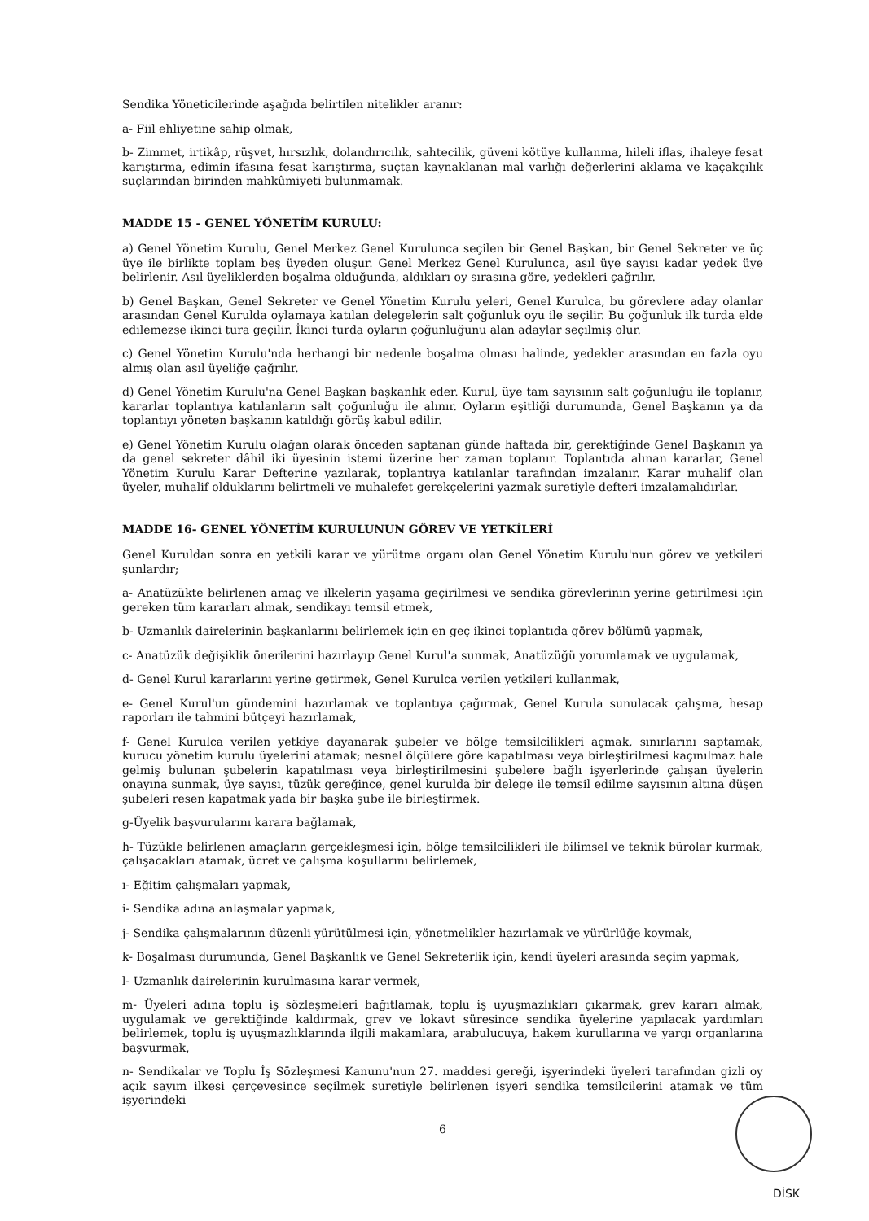Sendika Yöneticilerinde aşağıda belirtilen nitelikler aranır:
a- Fiil ehliyetine sahip olmak,
b- Zimmet, irtikâp, rüşvet, hırsızlık, dolandırıcılık, sahtecilik, güveni kötüye kullanma, hileli iflas, ihaleye fesat karıştırma, edimin ifasına fesat karıştırma, suçtan kaynaklanan mal varlığı değerlerini aklama ve kaçakçılık suçlarından birinden mahkûmiyeti bulunmamak.
MADDE 15 - GENEL YÖNETİM KURULU:
a) Genel Yönetim Kurulu, Genel Merkez Genel Kurulunca seçilen bir Genel Başkan, bir Genel Sekreter ve üç üye ile birlikte toplam beş üyeden oluşur. Genel Merkez Genel Kurulunca, asıl üye sayısı kadar yedek üye belirlenir. Asıl üyeliklerden boşalma olduğunda, aldıkları oy sırasına göre, yedekleri çağrılır.
b) Genel Başkan, Genel Sekreter ve Genel Yönetim Kurulu yeleri, Genel Kurulca, bu görevlere aday olanlar arasından Genel Kurulda oylamaya katılan delegelerin salt çoğunluk oyu ile seçilir. Bu çoğunluk ilk turda elde edilemezse ikinci tura geçilir. İkinci turda oyların çoğunluğunu alan adaylar seçilmiş olur.
c) Genel Yönetim Kurulu'nda herhangi bir nedenle boşalma olması halinde, yedekler arasından en fazla oyu almış olan asıl üyeliğe çağrılır.
d) Genel Yönetim Kurulu'na Genel Başkan başkanlık eder. Kurul, üye tam sayısının salt çoğunluğu ile toplanır, kararlar toplantıya katılanların salt çoğunluğu ile alınır. Oyların eşitliği durumunda, Genel Başkanın ya da toplantıyı yöneten başkanın katıldığı görüş kabul edilir.
e) Genel Yönetim Kurulu olağan olarak önceden saptanan günde haftada bir, gerektiğinde Genel Başkanın ya da genel sekreter dâhil iki üyesinin istemi üzerine her zaman toplanır. Toplantıda alınan kararlar, Genel Yönetim Kurulu Karar Defterine yazılarak, toplantıya katılanlar tarafından imzalanır. Karar muhalif olan üyeler, muhalif olduklarını belirtmeli ve muhalefet gerekçelerini yazmak suretiyle defteri imzalamalıdırlar.
MADDE 16- GENEL YÖNETİM KURULUNUN GÖREV VE YETKİLERİ
Genel Kuruldan sonra en yetkili karar ve yürütme organı olan Genel Yönetim Kurulu'nun görev ve yetkileri şunlardır;
a- Anatüzükte belirlenen amaç ve ilkelerin yaşama geçirilmesi ve sendika görevlerinin yerine getirilmesi için gereken tüm kararları almak, sendikayı temsil etmek,
b- Uzmanlık dairelerinin başkanlarını belirlemek için en geç ikinci toplantıda görev bölümü yapmak,
c- Anatüzük değişiklik önerilerini hazırlayıp Genel Kurul'a sunmak, Anatüzüğü yorumlamak ve uygulamak,
d- Genel Kurul kararlarını yerine getirmek, Genel Kurulca verilen yetkileri kullanmak,
e- Genel Kurul'un gündemini hazırlamak ve toplantıya çağırmak, Genel Kurula sunulacak çalışma, hesap raporları ile tahmini bütçeyi hazırlamak,
f- Genel Kurulca verilen yetkiye dayanarak şubeler ve bölge temsilcilikleri açmak, sınırlarını saptamak, kurucu yönetim kurulu üyelerini atamak; nesnel ölçülere göre kapatılması veya birleştirilmesi kaçınılmaz hale gelmiş bulunan şubelerin kapatılması veya birleştirilmesini şubelere bağlı işyerlerinde çalışan üyelerin onayına sunmak, üye sayısı, tüzük gereğince, genel kurulda bir delege ile temsil edilme sayısının altına düşen şubeleri resen kapatmak yada bir başka şube ile birleştirmek.
g-Üyelik başvurularını karara bağlamak,
h- Tüzükle belirlenen amaçların gerçekleşmesi için, bölge temsilcilikleri ile bilimsel ve teknik bürolar kurmak, çalışacakları atamak, ücret ve çalışma koşullarını belirlemek,
ı- Eğitim çalışmaları yapmak,
i- Sendika adına anlaşmalar yapmak,
j- Sendika çalışmalarının düzenli yürütülmesi için, yönetmelikler hazırlamak ve yürürlüğe koymak,
k- Boşalması durumunda, Genel Başkanlık ve Genel Sekreterlik için, kendi üyeleri arasında seçim yapmak,
l- Uzmanlık dairelerinin kurulmasına karar vermek,
m- Üyeleri adına toplu iş sözleşmeleri bağıtlamak, toplu iş uyuşmazlıkları çıkarmak, grev kararı almak, uygulamak ve gerektiğinde kaldırmak, grev ve lokavt süresince sendika üyelerine yapılacak yardımları belirlemek, toplu iş uyuşmazlıklarında ilgili makamlara, arabulucuya, hakem kurullarına ve yargı organlarına başvurmak,
n- Sendikalar ve Toplu İş Sözleşmesi Kanunu'nun 27. maddesi gereği, işyerindeki üyeleri tarafından gizli oy açık sayım ilkesi çerçevesince seçilmek suretiyle belirlenen işyeri sendika temsilcilerini atamak ve tüm işyerindeki
6
DİSK